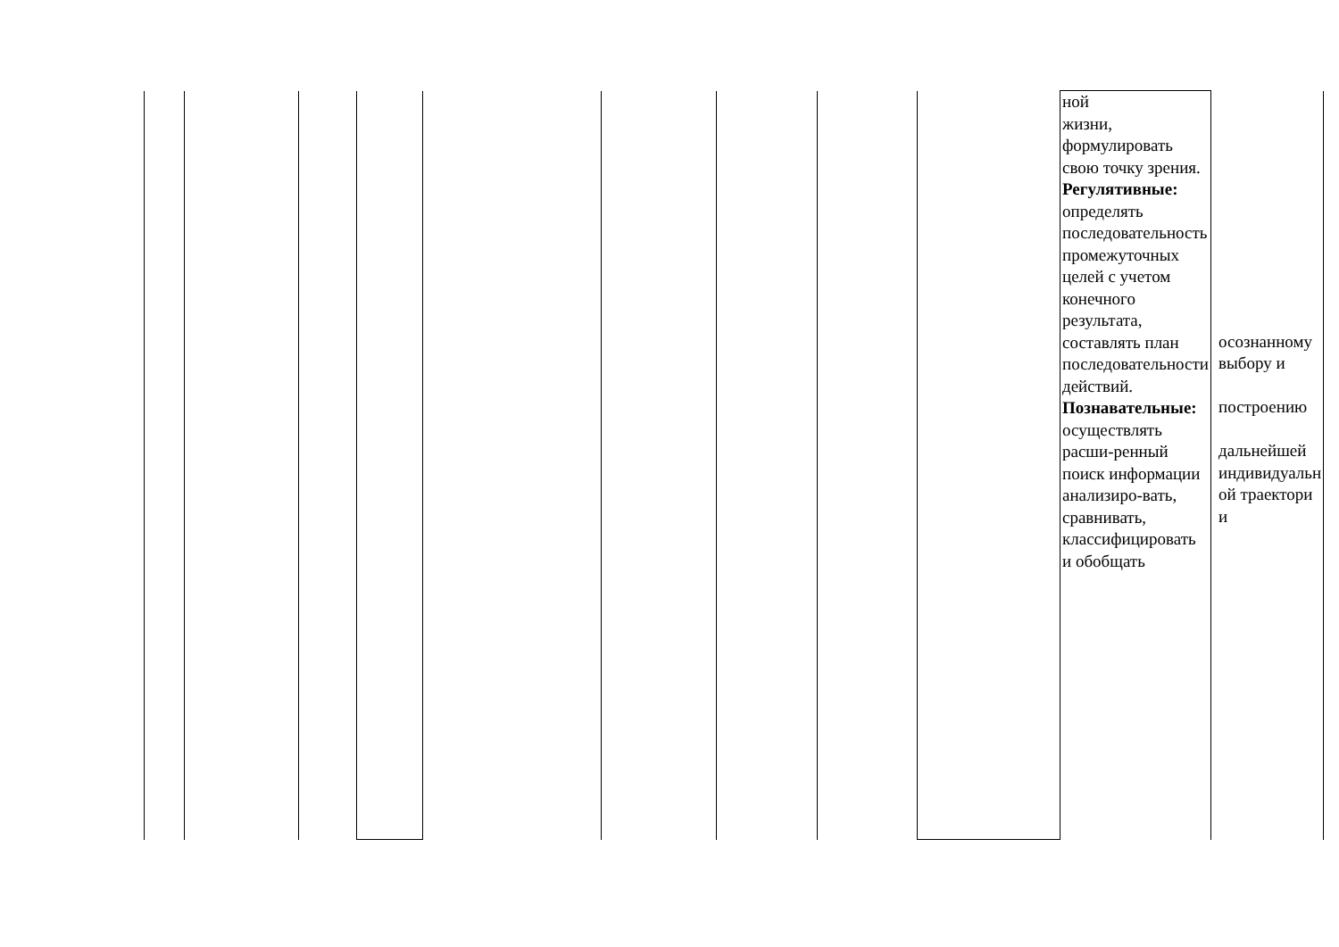| | | | | | | | | | ной жизни, формулировать свою точку зрения. Регулятивные: определять последовательность промежуточных целей с учетом конечного результата, составлять план последовательности действий. Познавательные: осуществлять расши-ренный поиск информации анализиро-вать, сравнивать, классифицировать и обобщать | осознанному выбору и построению дальнейшей индивидуальн ой траектори и |